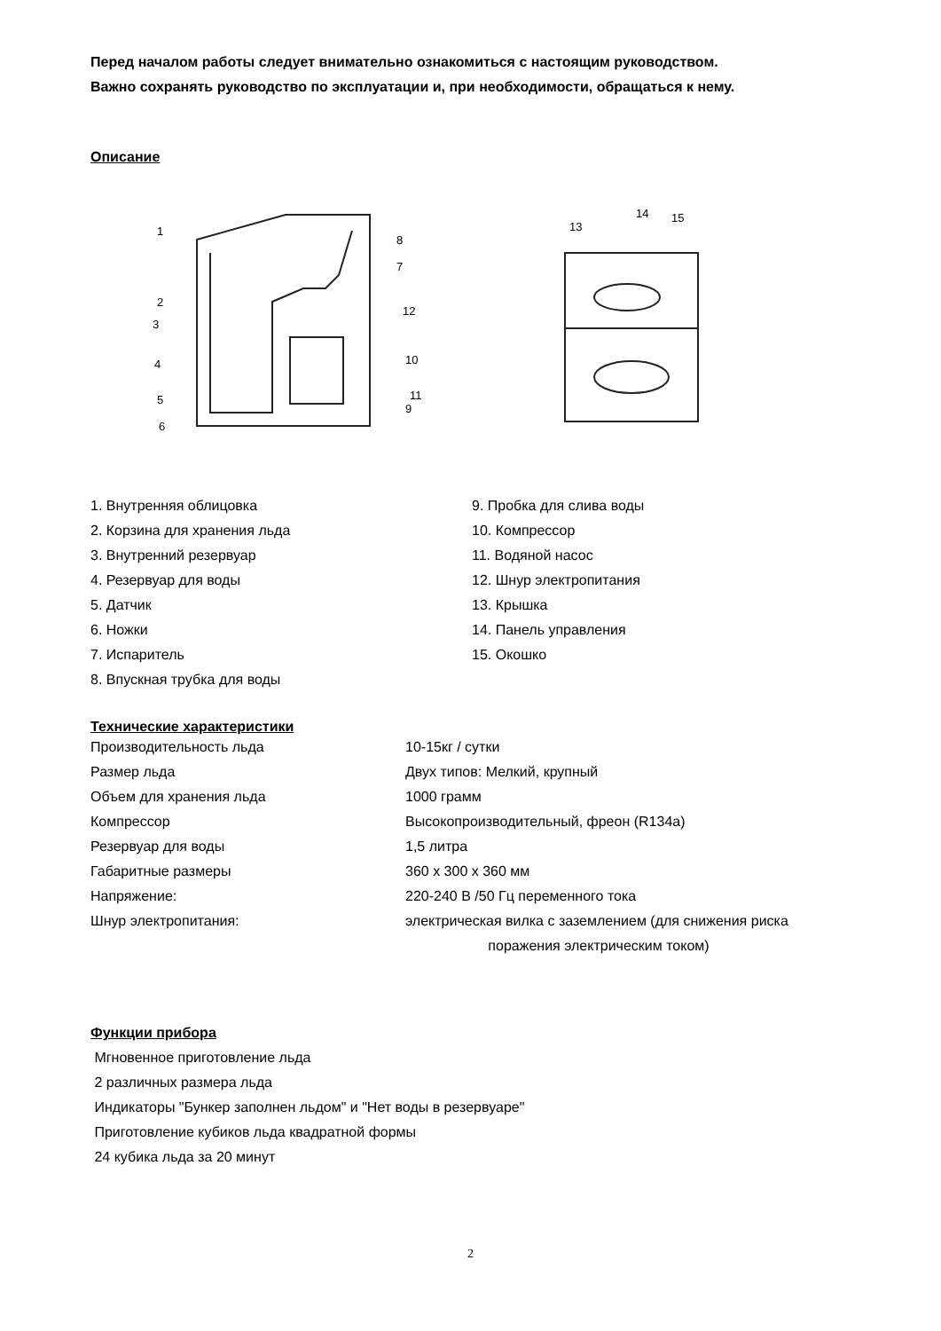Перед началом работы следует внимательно ознакомиться с настоящим руководством.
Важно сохранять руководство по эксплуатации и, при необходимости, обращаться к нему.
Описание
1
2
3
4
5
6
7
8
9
10
11
12
13
14
15
1. Внутренняя облицовка
2. Корзина для хранения льда
3. Внутренний резервуар
4. Резервуар для воды
5. Датчик
6. Ножки
7. Испаритель
8. Впускная трубка для воды
9. Пробка для слива воды
10. Компрессор
11. Водяной насос
12. Шнур электропитания
13. Крышка
14. Панель управления
15. Окошко
Технические характеристики
Производительность льда 10-15кг / сутки
Размер льда Двух типов: Мелкий, крупный
Объем для хранения льда 1000 грамм
Компрессор Высокопроизводительный, фреон (R134a)
Резервуар для воды 1,5 литра
Габаритные размеры 360 x 300 x 360 мм
Напряжение: 220-240 В /50 Гц переменного тока
Шнур электропитания: электрическая вилка с заземлением (для снижения риска
поражения электрическим током)
Функции прибора
Мгновенное приготовление льда
2 различных размера льда
Индикаторы "Бункер заполнен льдом" и "Нет воды в резервуаре"
Приготовление кубиков льда квадратной формы
24 кубика льда за 20 минут
2